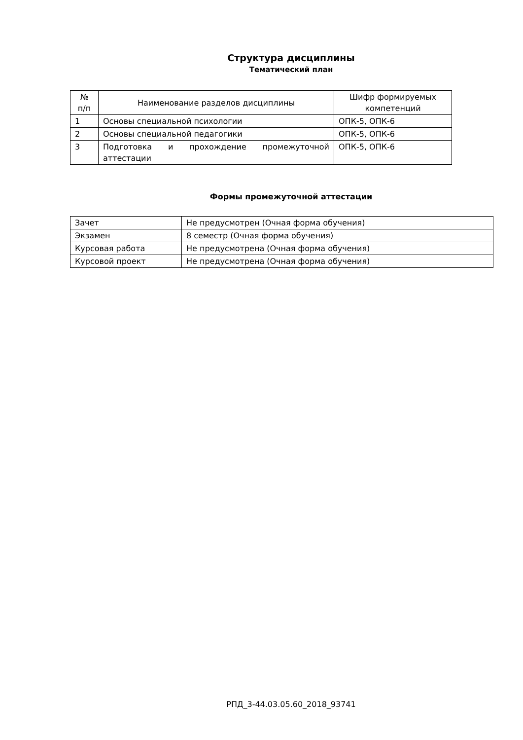Структура дисциплины
Тематический план
| № п/п | Наименование разделов дисциплины | Шифр формируемых компетенций |
| 1 | Основы специальной психологии | ОПК-5, ОПК-6 |
| 2 | Основы специальной педагогики | ОПК-5, ОПК-6 |
| 3 | Подготовка и прохождение промежуточной аттестации | ОПК-5, ОПК-6 |
Формы промежуточной аттестации
| Зачет | Не предусмотрен (Очная форма обучения) |
| Экзамен | 8 семестр (Очная форма обучения) |
| Курсовая работа | Не предусмотрена (Очная форма обучения) |
| Курсовой проект | Не предусмотрена (Очная форма обучения) |
РПД_3-44.03.05.60_2018_93741